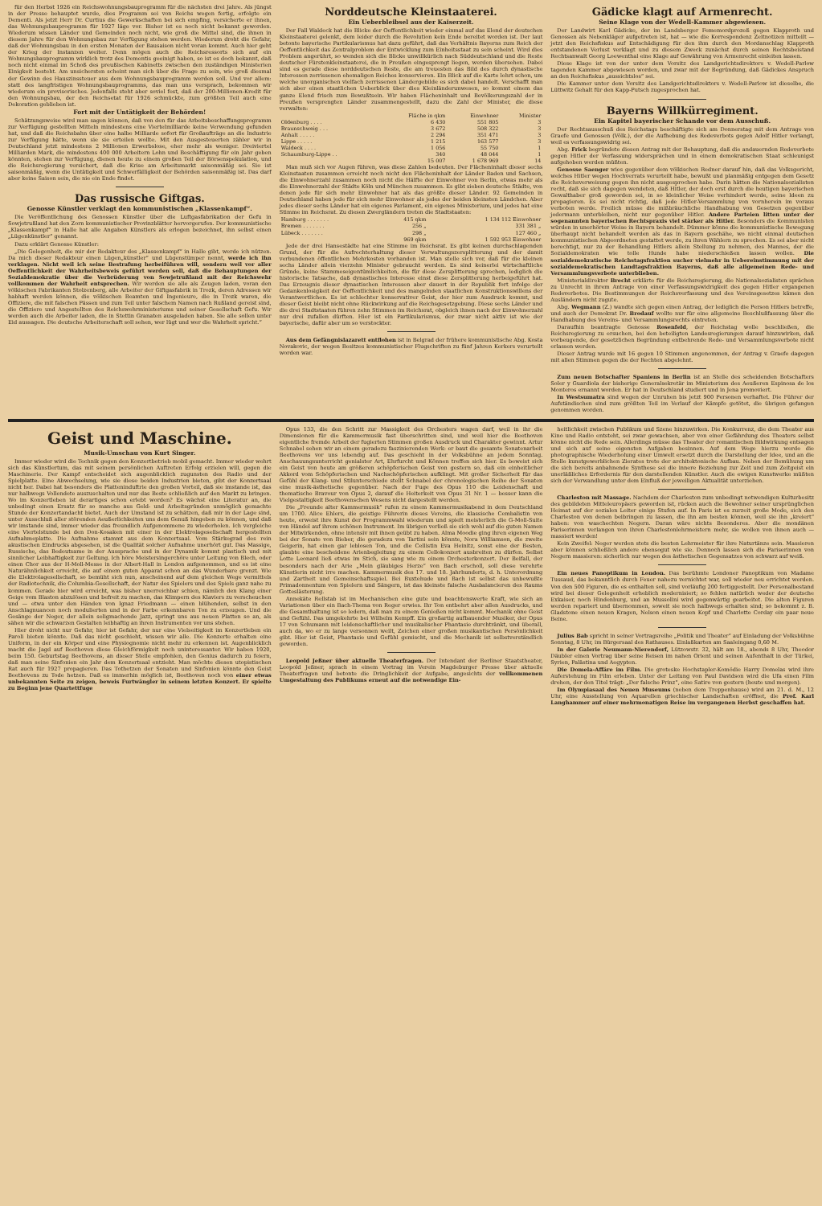für den Herbst 1926 ein Reichswohnungsbauprogramm für die nächsten drei Jahre. Als jüngst in der Presse behauptet wurde, dies Programm sei von Reichs wegen fertig, erfolgte ein Dementi. Als jetzt Herr Dr. Curtius die Gewerkschaften bei sich empfing, versicherte er ihnen, das Wohnungsbauprogramm für 1927 läge vor. Bisher ist es noch nicht bekannt geworden. Wiederum wissen Länder und Gemeinden noch nicht, wie groß die Mittel sind, die ihnen in diesem Jahre für den Wohnungsbau zur Verfügung stehen werden. Wiederum droht die Gefahr, daß der Wohnungsbau in den ersten Monaten der Bausaison nicht voran kommt. Auch hier geht der Krieg der Instanzen weiter. Denn mögen auch die Reichsressorts sich auf ein Wohnungsbauprogramm wirklich trotz des Dementis geeinigt haben, so ist es doch bekannt, daß noch nicht einmal im Schoß des preußischen Kabinetts zwischen den zuständigen Ministerien Einigkeit besteht. Am unsichersten scheint man sich über die Frage zu sein, wie groß diesmal der Gewinn des Hauszinssteuer aus dem Wohnungsbauprogramm werden soll. Und vor allem: statt des langfristigen Wohnungsbauprogramms, das man uns versprach, bekommen wir wiederum ein provisorisches. Jedenfalls steht aber soviel fest, daß der 200-Millionen-Kredit für den Wohnungsbau, der den Reichsetat für 1926 schmückte, zum größten Teil auch eine Dekoration geblieben ist.
Fort mit der Untätigkeit der Behörden!
Schätzungsweise wird man sagen können, daß von den für das Arbeitsbeschaffungsprogramm zur Verfügung gestellten Mitteln mindestens eine Viertelmilliarde keine Verwendung gefunden hat, und daß die Reichsbahn über eine halbe Milliarde sofort für Großaufträge an die Industrie zur Verfügung hätte, wenn sie sie erteilen wollte. Mit den Ausgesteuerten zähler wir in Deutschland jetzt mindestens 2 Millionen Erwerbslose, eher mehr als weniger. Dreiviertel Milliarden Mark, die mindestens 400 000 Arbeitern Lohn und Beschäftigung für ein Jahr geben könnten, stehen zur Verfügung, dienen heute zu einem großen Teil der Börsenspekulation, und die Reichsregierung versichert, daß die Krise am Arbeitsmarkt saisonmäßig sei. Sie ist saisonmäßig, wenn die Untätigkeit und Schwerfälligkeit der Behörden saisonmäßig ist. Das darf aber keine Saison sein, die nie ein Ende findet.
Das russische Giftgas.
Genosse Künstler verklagt den kommunistischen „Klassenkampf“.
Die Veröffentlichung des Genossen Künstler über die Luftgasfabrikation der Gefu in Sowjetrußland hat den Zorn kommunistischer Provinzblätter hervorgerufen. Der kommunistische „Klassenkampf“ in Halle hat alle Angaben Künstlers als erlogen bezeichnet, ihn selbst einen „Lügenkünstler“ genannt.
Dazu erklärt Genosse Künstler:
„Die Gelegenheit, die mir der Redakteur des „Klassenkampf“ in Halle gibt, werde ich nützen. Da mich dieser Redakteur einen Lügen„künstler“ und Lügenstümper nennt, werde ich ihn verklagen. Nicht weil ich seine Bestrafung herbeiführen will, sondern weil vor aller Oeffentlichkeit der Wahrheitsbeweis geführt werden soll, daß die Behauptungen der Sozialdemokratie über die Verbrüderung von Sowjetrußland mit der Reichswehr vollkommen der Wahrheit entsprechen. Wir werden sie alle als Zeugen laden, voran den völkischen Fabrikanten Stolzenberg, alle Arbeiter der Giftgasfabrik in Trozk, deren Adressen wir habhaft werden können, die völkischen Beamten und Ingenieure, die in Trozk waren, die Offiziere, die mit falschen Pässen und zum Teil unter falschem Namen nach Rußland gereist sind, die Offiziere und Angestellten des Reichswehrministeriums und seiner Gesellschaft Gefu. Wir werden auch die Arbeiter laden, die in Stettin Granaten ausgeladen haben. Sie alle sollen unter Eid aussagen. Die deutsche Arbeiterschaft soll sehen, wer lügt und wer die Wahrheit spricht.“
Norddeutsche Kleinstaaterei.
Ein Ueberbleibsel aus der Kaiserzeit.
Der Fall Waldeck hat die Blicke der Oeffentlichkeit wieder einmal auf das Elend der deutschen Kleinstaaterei gelenkt, dem leider durch die Revolution kein Ende bereitet worden ist. Der laut betonte bayerische Partikularismus hat dazu geführt, daß das Verhältnis Bayerns zum Reich der Oeffentlichkeit das Zentralproblem der Entwicklung zum Einheitsstaat zu sein scheint. Wird dies Problem angerührt, so wenden sich die Blicke unwillkürlich nach Süddeutschland und die Reste deutscher Fürstenkleinstaaterei, die in Preußen eingesprengt liegen, werden übersehen. Dabei sind es gerade diese norddeutschen Reste, die am treuesten das Bild des durch dynastische Interessen zerrissenen ehemaligen Reiches konservieren. Ein Blick auf die Karte lehrt schon, um welche unorganischen vielfach zerrissenen Ländergebilde es sich dabei handelt. Verschafft man sich aber einen staatlichen Ueberblick über dies Kleinländerunwesen, so kommt einem das ganze Elend frisch zum Bewußtsein. Wir haben Flächeninhalt und Bevölkerungszahl der in Preußen versprengten Länder zusammengestellt, dazu die Zahl der Minister, die diese verwalten:
| | Fläche in qkm | Einwohner | Minister |
| --- | --- | --- | --- |
| Oldenburg . . . . | 6 430 | 551 805 | 3 |
| Braunschweig . . . | 3 672 | 508 322 | 3 |
| Anhalt . . . . . | 2 294 | 351 471 | 3 |
| Lippe . . . . . | 1 215 | 163 577 | 3 |
| Waldeck . . . . | 1 056 | 55 750 | 1 |
| Schaumburg-Lippe . . | 340 | 48 044 | 1 |
| | 15 007 | 1 678 969 | 14 |
Man muß sich vor Augen führen, was diese Zahlen bedeuten. Der Flächeninhalt dieser sechs Kleinstaaten zusammen erreicht noch nicht den Flächeninhalt der Länder Baden und Sachsen, die Einwohnerzahl zusammen noch nicht die Hälfte der Einwohner von Berlin, etwas mehr als die Einwohnerzahl der Städte Köln und München zusammen. Es gibt sieben deutsche Städte, von denen jede für sich mehr Einwohner hat als das größte dieser Länder. 92 Gemeinden in Deutschland haben jede für sich mehr Einwohner als jedes der beiden kleinsten Ländchen. Aber jedes dieser sechs Länder hat ein eigenes Parlament, ein eigenes Ministerium, und jedes hat eine Stimme im Reichsrat. Zu diesen Zwergländern treten die Stadtstaaten:
| Hamburg . . . . . . . | 415 qkm | 1 134 112 Einwohner |
| Bremen . . . . . . . | 256 „ | 331 381 „ |
| Lübeck . . . . . . . | 298 „ | 127 460 „ |
| | 969 qkm | 1 592 953 Einwohner |
Jede der drei Hansestädte hat eine Stimme im Reichsrat. Es gibt keinen durchschlagenden Grund, der für die Aufrechterhaltung dieser Verwaltungszersplitterung und der damit verbundenen öffentlichen Mehrkosten vorhanden ist. Man stelle sich vor, daß für die kleinen sechs Länder allein vierzehn Minister gebraucht werden. Es sind keinerlei wirtschaftliche Gründe, keine Stammeseigentümlichkeiten, die für diese Zersplitterung sprechen, lediglich die historische Tatsache, daß dynastisches Interesse einst diese Zersplitterung herbeigeführt hat. Das Erzeugnis dieser dynastischen Interessen aber dauert in der Republik fort infolge der Gedankenlosigkeit der Oeffentlichkeit und des mangelnden staatlichen Konstruktionswillens der Verantwortlichen. Es ist schlechter konservativer Geist, der hier zum Ausdruck kommt, und dieser Geist bleibt nicht ohne Rückwirkung auf die Reichsgesetzgebung. Diese sechs Länder und die drei Stadtstaaten führen zehn Stimmen im Reichsrat, obgleich ihnen nach der Einwohnerzahl nur drei zufallen dürften. Hier ist ein Partikularismus, der zwar nicht aktiv ist wie der bayerische, dafür aber um so verstockter.
Aus dem Gefängnislazarett entflohen ist in Belgrad der frühere kommunistische Abg. Kosta Novakovic, der wegen Besitzes kommunistischer Flugschriften zu fünf Jahren Kerkers verurteilt worden war.
Gädicke klagt auf Armenrecht.
Seine Klage von der Wedell-Kammer abgewiesen.
Der Landwirt Karl Gädicke, der im Landsberger Fememordprozeß gegen Klapproth und Genossen als Nebenkläger aufgetreten ist, hat — wie die Korrespondenz Zeitnotizen mitteilt — jetzt den Reichsfiskus auf Entschädigung für den ihm durch den Mordanschlag Klapproth entstandenen Verlust verklagt und zu diesem Zweck zunächst durch seinen Rechtsbeistand Rechtsanwalt Georg Loewenthal eine Klage auf Gewährung von Armenrecht einleiten lassen.
Diese Klage ist von der unter dem Vorsitz des Landgerichtsdirektors v. Wedell-Parlow tagenden Kammer abgewiesen worden, und zwar mit der Begründung, daß Gädickes Anspruch an den Reichsfiskus „aussichtslos“ sei.
Die Kammer unter dem Vorsitz des Landgerichtsdirektors v. Wedell-Parlow ist dieselbe, die Lüttwitz Gehalt für den Kapp-Putsch zugesprochen hat.
Bayerns Willkürregiment.
Ein Kapitel bayerischer Schande vor dem Ausschuß.
Der Rechtsausschuß des Reichstags beschäftigte sich am Donnerstag mit dem Antrage von Graefe und Genossen (Völk.), der die Aufhebung des Redeverbots gegen Adolf Hitler verlangt, weil es verfassungswidrig sei.
Abg. Frick begründete diesen Antrag mit der Behauptung, daß die andauernden Redeverbote gegen Hitler der Verfassung widersprächen und in einem demokratischen Staat schleunigst aufgehoben werden müßten.
Genosse Saenger wies gegenüber dem völkischen Redner darauf hin, daß das Volksgericht, welches Hitler wegen Hochverrats verurteilt habe, bewußt und planmäßig entgegen dem Gesetz die Reichsverweisung gegen ihn nicht ausgesprochen habe. Darin hätten die Nationalsozialisten recht, daß sie sich dagegen wendeten, daß Hitler, der doch erst durch die heutigen bayerischen Gewalthaber groß geworden sei, in so kleinlicher Weise verhindert werde, seine Ideen zu propagieren. Es sei nicht richtig, daß jede Hitler-Versammlung von vornherein im voraus verboten werde. Freilich müsse die mißbräuchliche Handhabung von Gesetzen gegenüber jedermann unterbleiben, nicht nur gegenüber Hitler. Andere Parteien litten unter der sogenannten bayerischen Rechtspraxis viel stärker als Hitler. Besonders die Kommunisten würden in unerhörter Weise in Bayern behandelt. Dümmer könne die kommunistische Bewegung überhaupt nicht behandelt werden als das in Bayern geschähe, wo nicht einmal deutschen kommunistischen Abgeordneten gestattet werde, zu ihren Wählern zu sprechen. Es sei aber nicht berechtigt, nur zu der Behandlung Hitlers allein Stellung zu nehmen, des Mannes, der die Sozialdemokraten wie tolle Hunde habe niederschießen lassen wollen. Die sozialdemokratische Reichstagsfraktion sucher vielmehr in Uebereinstimmung mit der sozialdemokratischen Landtagsfraktion Bayerns, daß alle allgemeinen Rede- und Versammlungsverbote unterblieben.
Ministerialdirektor Brecht erklärte für die Reichsregierung, die Nationalsozialisten sprächen zu Unrecht in ihrem Antrage von einer Verfassungswidrigkeit des gegen Hitler ergangenen Redeverbotes. Die Bestimmungen der Reichsverfassung und des Vereinsgesetzes kämen den Ausländern nicht zugute.
Abg. Wegmann (Z.) wandte sich gegen einen Antrag, der lediglich die Person Hitlers betreffe, und auch der Demokrat Dr. Brodauf wollte nur für eine allgemeine Beschlußfassung über die Handhabung des Vereins- und Versammlungsrechts eintreten.
Daraufhin beantragte Genosse Rosenfeld, der Reichstag wolle beschließen, die Reichsregierung zu ersuchen, bei den beteiligten Landesregierungen darauf hinzuwirken, daß vorbeugende, der gesetzlichen Begründung entbehrende Rede- und Versammlungsverbote nicht erlassen werden.
Dieser Antrag wurde mit 16 gegen 10 Stimmen angenommen, der Antrag v. Graefe dagegen mit allen Stimmen gegen die der Rechten abgelehnt.
Zum neuen Botschafter Spaniens in Berlin ist an Stelle des scheidenden Botschafters Soler y Guardiola der bisherige Generalsekretär im Ministerium des Aeußeren Espinosa de los Monteros ernannt worden. Er hat in Deutschland studiert und in Jena promoviert.
In Westsumatra sind wegen der Unruhen bis jetzt 900 Personen verhaftet. Die Führer der Aufständischen sind zum größten Teil im Verlauf der Kämpfe getötet, die übrigen gefangen genommen worden.
Geist und Maschine.
Musik-Umschau von Kurt Singer.
Immer wieder wird die Technik gegen den Konzertbetrieb mobil gemacht. Immer wieder wehrt sich das Künstlertum, das mit seinem persönlichen Auftreten Erfolg erzielen will, gegen die Maschinerie. Der Kampf entscheidet sich augenblicklich zugunsten des Radio und der Spielplatte. Eine Abwechselung, wie sie diese beiden Industrien bieten, gibt der Konzertsaal nicht her. Dabei hat besonders die Platteninduftrie den großen Vorteil, daß sie imstande ist, das nur halbwegs Vollendete auszuschalten und nur das Beste schließlich auf den Markt zu bringen. Wo im Konzertleben ist derartiges schon erlebt worden? Es wächst eine Literatur an, die unbedingt einen Ersatz für so manche aus Geld- und Arbeitsgründen unmöglich gemachte Stunde der Konzertandacht bietet. Auch der Umstand ist zu schätzen, daß mir in der Lage sind, unter Ausschluß aller störenden Aeußerlichkeiten uns dem Genuß hingeben zu können, und daß wir imstande sind, immer wieder das freundlich Aufgenommene zu wiederholen. Ich vergleiche eine Viertelstunde bei den Don-Kosaken mit einer in der Elektrolagesellschaft hergestellten Aufnahmeplatte. Die Aufnahme stammt aus dem Konzertsaal. Vom Stärkegrad des rein akustischen Eindrucks abgesehen, ist die Qualität solcher Aufnahme unerhört gut. Das Massige, Russische, das Bedeutsame in der Aussprache und in der Dynamik kommt plastisch und mit sinnlicher Leibhaftigkeit zur Geltung. Ich höre Meistersingerchöre unter Leitung von Blech, oder einen Chor aus der H-Moll-Messe in der Albert-Hall in London aufgenommen, und es ist eine Naturähnlichkeit erreicht, die auf einem guten Apparat schon an das Wunderbare grenzt. Wie die Elektrolagesellschaft, so bemüht sich nun, anscheinend auf dem gleichen Wege vermittels der Radiotechnik, die Columbia-Gesellschaft, der Natur des Spielers und des Spiels ganz nahe zu kommen. Gerade hier wird erreicht, was bisher unerreichbar schien, nämlich den Klang einer Geige vom Blaston abzulösen und befreit zu machen, das Klimpern des Klaviers zu verscheuchen und — etwa unter den Händen von Ignaz Friedmann — einen blühenden, selbst in den Anschlagnuancen noch modulierten und in der Farbe erkennbaren Ton zu erzeugen. Und die Gesänge der Neger, der allein seligmachende Jazz, springt uns aus neuen Platten so an, als sähen wir die schwarzen Gestalten leibhaftig an ihren Instrumenten vor uns stehen.
Hier droht nicht nur Gefahr, hier ist Gefahr, der nur eine Vielseitigkeit im Konzertleben ein Paroli bieten könnte. Daß das nicht geschieht, wissen wir alle. Die Konzerte erhalten eine Uniform, in der ein Körper und eine Physiognomie nicht mehr zu erkennen ist. Augenblicklich macht die Jagd auf Beethoven diese Gleichförmigkeit noch uninteressanter. Wir haben 1920, beim 150. Geburtstag Beethovens, an dieser Stelle empfohlen, den Genius dadurch zu feiern, daß man seine Sinfonien ein Jahr dem Konzertsaal entzieht. Man möchte diesen utopistischen Rat auch für 1927 propagieren. Das Tothetzen der Sonaten und Sinfonien könnte den Geist Beethovens zu Tode hetzen. Daß es immerhin möglich ist, Beethoven noch von einer etwas unbekannten Seite zu zeigen, beweis Furtwängler in seinem letzten Konzert. Er spielte zu Beginn jene Quartettfuge
Opus 133, die den Schritt zur Massigkeit des Orchesters wagen darf, weil in ihr die Dimensionen für die Kammermusik fast überschritten sind, und weil hier die Beethoven eigentliche fremde Arbeit der fugierten Stimmen großen Ausdruck und Charakter gewinnt. Artur Schnabel sehen wir an einem geradezu faszinierenden Werk: er baut die gesamte Sonatenarbeit Beethovens vor uns lebendig auf. Das geschieht in der Volksbühne an jedem Sonntag. Anschauungsunterricht genialster Art, Ehrfurcht und Können treffen sich hier. Es beweist sich ein Geist von heute am größeren schöpferischen Geist von gestern so, daß ein einheitlicher Akkord vom Schöpferischen und Nachschöpferischen aufklingt. Mit großer Sicherheit für das Gefühl der Klang- und Stilunterschiede stellt Schnabel der chronologischen Reihe der Sonaten eine musik-ästhetische gegenüber. Nach der Fuge des Opus 110 die Leidenschaft und thematische Bravour von Opus 2, darauf die Heiterkeit von Opus 31 Nr. 1 — besser kann die Vielgestaltigkeit Beethovenschen Wesens nicht dargestellt werden.
Die „Freunde alter Kammermusik“ rufen zu einem Kammermusikabend in dem Deutschland um 1700. Alice Ehlers, die geistige Führerin dieses Vereins, die klassische Cembalistin von heute, erweist ihre Kunst der Programmwahl wiederum und spielt meisterlich die G-Moll-Suite von Händel auf ihrem schönen Instrument. Im übrigen verließ sie sich wohl auf die guten Namen der Mitwirkenden, ohne intensiv mit ihnen geübt zu haben. Alma Moodie ging ihren eigenen Weg bei der Sonate von Bieber, die geradezu von Tartini sein könnte, Nora Williamson, die zweite Geigerin, hat einen gar leblosen Ton, und die Cellistin Eva Heinitz, sonst eine der Besten, glaubte eine bescheidene Arienbegleitung zu einem Cellokonzert ausbreiten zu dürfen. Selbst Lotte Leonard ließ etwas im Stich, sie sang wie zu einem Orchesterkonzert. Der Beifall, der besonders nach der Arie „Mein gläubiges Herze“ von Bach erscholl, soll diese verehrte Künstlerin nicht irre machen. Kammermusik des 17. und 18. Jahrhunderts, d. h. Unterordnung und Zartheit und Gemeinschaftsspiel. Bei Buxtehude und Bach ist selbst das unbewußte Primadonnentum von Spielern und Sängern, ist das kleinste falsche Ausbalancieren des Raums Gotteslästerung.
Annekäte Rellstab ist im Mechanischen eine gute und beachtenswerte Kraft, wie sich an Variationen über ein Bach-Thema von Reger erwies. Ihr Ton entbehrt aber allen Ausdrucks, und die Gesamthaltung ist so ledern, daß man zu einem Genießen nicht kommt. Mechanik ohne Geist und Gefühl. Das umgekehrte bei Wilhelm Kempff. Ein großartig aufbauender Musiker, der Opus 17 von Schumann mit leidenschaftlicher und musikalischer Phantasie durchtränkt, und überall, auch da, wo er zu lange versonnen weilt, Zeichen einer großen musikantischen Persönlichkeit gibt. Hier ist Geist, Phantasie und Gefühl gemischt, und die Mechanik ist selbstverständlich geworden.
Leopold Jeßner über aktuelle Theaterfragen. Der Intendant der Berliner Staatstheater, Leopold Jeßner, sprach in einem Vortrag im Verein Magdeburger Presse über aktuelle Theaterfragen und betonte die Dringlichkeit der Aufgabe, angesichts der vollkommenen Umgestaltung des Publikums erneut auf die notwendige Ein-
heitlichkeit zwischen Publikum und Szene hinzuwirken. Die Konkurrenz, die dem Theater aus Kino und Radio entsteht, sei zwar gewachsen, aber von einer Gefährdung des Theaters selbst könne nicht die Rede sein. Allerdings müsse das Theater der romantischen Bildwirkung entsagen und sich auf seine eigensten Aufgaben besinnen. Auf dem Wege hierzu werde die photographische Wiederholung einer Umwelt ersetzt durch die Darstellung der Idee, und an die Stelle kunstgewerblichen Zierates trete der architektonische Aufbau. Neben der Bemühung um die sich bereits anbahnende Synthese sei die innere Beziehung zur Zeit und zum Zeitgeist ein unerläßliches Erfordernis für den darstellenden Künstler. Auch die ewigen Kunstwerke müßten sich der Verwandlung unter dem Einfluß der jeweiligen Aktualität unterziehen.
Charleston mit Massage. Nachdem der Charleston zum unbedingt notwendigen Kulturbesitz des gebildeten Mitteleuropäers geworden ist, rücken auch die Bewohner seiner ursprünglichen Heimat auf der sozialen Leiter einige Stufen auf. In Paris ist es zurzeit große Mode, sich den Charleston von denen beibringen zu lassen, die ihn am besten können, weil sie ihn „kreiert“ haben: von waschechten Negern. Daran wäre nichts Besonderes. Aber die mondänen Pariserinnen verlangen von ihren Charlestonlehrmeistern mehr, sie wollen von ihnen auch — massiert werden!
Kein Zweifel: Neger werden stets die besten Lehrmeister für ihre Naturtänze sein. Massieren aber können schließlich andere ebensogut wie sie. Dennoch lassen sich die Pariserinnen von Negern massieren: sicherlich nur wegen des ästhetischen Gegensatzes von schwarz auf weiß.
Ein neues Panoptikum in London. Das berühmte Londoner Panoptikum von Madame Tussaud, das bekanntlich durch Feuer nahezu vernichtet war, soll wieder neu errichtet werden. Von den 500 Figuren, die es enthalten soll, sind vorläufig 200 fertiggestellt. Der Personalbestand wird bei dieser Gelegenheit erheblich modernisiert; so fehlen natürlich weder der deutsche Exkaiser, noch Hindenburg, und an Mussolini wird gegenwärtig gearbeitet. Die alten Figuren werden repariert und übernommen, soweit sie noch halbwegs erhalten sind; so bekommt z. B. Gladstone einen neuen Kragen, Nelson einen neuen Kopf und Charlotte Corday ein paar neue Beine.
Julius Bab spricht in seiner Vortragsreihe „Politik und Theater“ auf Einladung der Volksbühne Sonntag, 8 Uhr, im Bürgersaal des Rathauses. Einlaßkarten am Saaleingang 0,60 M.
In der Galerie Neumann-Nierendorf, Lützowstr. 32, hält am 18., abends 8 Uhr, Theodor Däubler einen Vortrag über seine Reisen im nahen Orient und seinen Aufenthalt in der Türkei, Syrien, Palästina und Aegypten.
Die Domela-Affäre im Film. Die groteske Hochstapler-Komödie Harry Domelas wird ihre Auferstehung im Film erleben. Unter der Leitung von Paul Davidson wird die Ufa einen Film drehen, der den Titel trägt: „Der falsche Prinz“, eine Satire von gestern (heute und morgen).
Im Olympiasaal des Neuen Museums (neben dem Treppenhause) wird am 21. d. M., 12 Uhr, eine Ausstellung von Aquarellen griechischer Landschaften eröffnet, die Prof. Karl Langhammer auf einer mehrmonatigen Reise im vergangenen Herbst geschaffen hat.